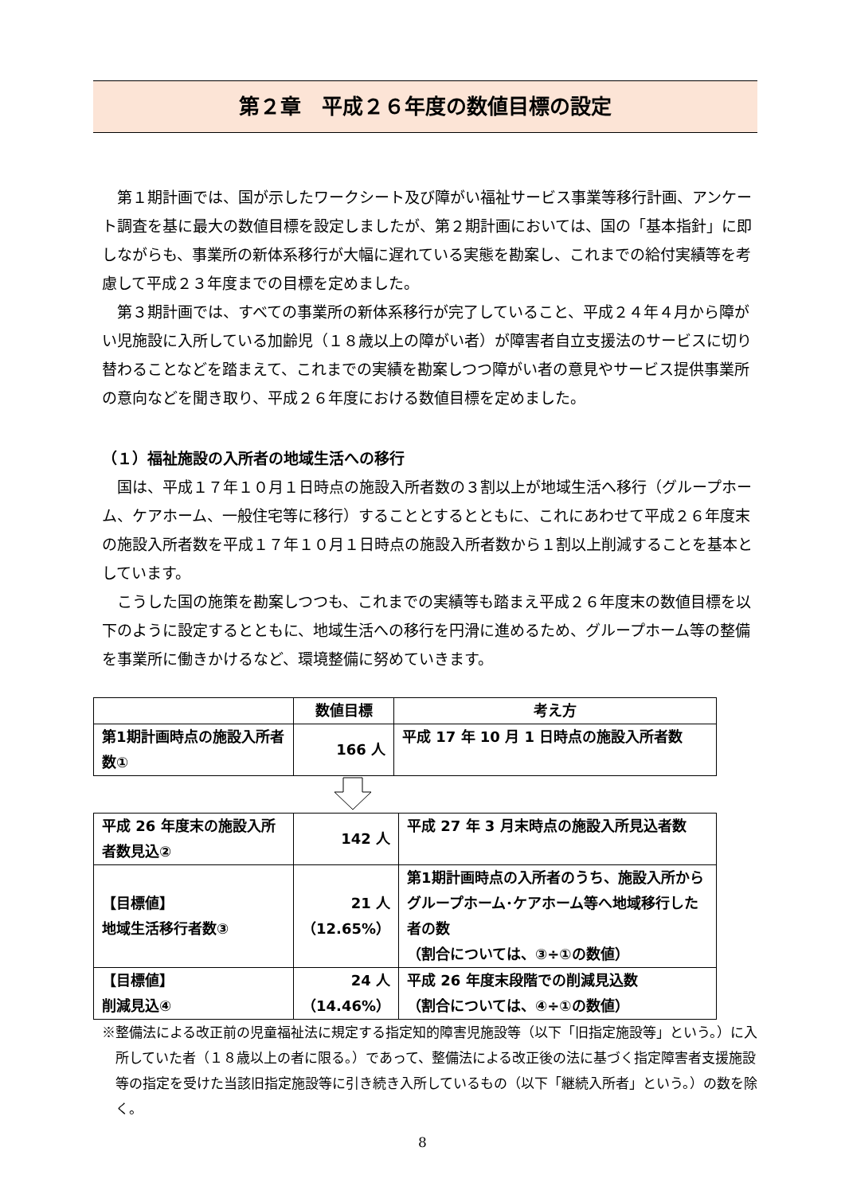第２章　平成２６年度の数値目標の設定
第１期計画では、国が示したワークシート及び障がい福祉サービス事業等移行計画、アンケート調査を基に最大の数値目標を設定しましたが、第２期計画においては、国の「基本指針」に即しながらも、事業所の新体系移行が大幅に遅れている実態を勘案し、これまでの給付実績等を考慮して平成２３年度までの目標を定めました。
第３期計画では、すべての事業所の新体系移行が完了していること、平成２４年４月から障がい児施設に入所している加齢児（１８歳以上の障がい者）が障害者自立支援法のサービスに切り替わることなどを踏まえて、これまでの実績を勘案しつつ障がい者の意見やサービス提供事業所の意向などを聞き取り、平成２６年度における数値目標を定めました。
（１）福祉施設の入所者の地域生活への移行
国は、平成１７年１０月１日時点の施設入所者数の３割以上が地域生活へ移行（グループホーム、ケアホーム、一般住宅等に移行）することとするとともに、これにあわせて平成２６年度末の施設入所者数を平成１７年１０月１日時点の施設入所者数から１割以上削減することを基本としています。
こうした国の施策を勘案しつつも、これまでの実績等も踏まえ平成２６年度末の数値目標を以下のように設定するとともに、地域生活への移行を円滑に進めるため、グループホーム等の整備を事業所に働きかけるなど、環境整備に努めていきます。
| | 数値目標 | 考え方 |
| --- | --- | --- |
| 第1期計画時点の施設入所者数① | 166 人 | 平成 17 年 10 月 1 日時点の施設入所者数 |
| 平成 26 年度末の施設入所者数見込② | 142 人 | 平成 27 年 3 月末時点の施設入所見込者数 |
| 【目標値】 地域生活移行者数③ | 21 人 （12.65%） | 第1期計画時点の入所者のうち、施設入所からグループホーム･ケアホーム等へ地域移行した者の数 （割合については、③÷①の数値） |
| 【目標値】 削減見込④ | 24 人 （14.46%） | 平成 26 年度末段階での削減見込数 （割合については、④÷①の数値） |
※整備法による改正前の児童福祉法に規定する指定知的障害児施設等（以下「旧指定施設等」という。）に入所していた者（１８歳以上の者に限る。）であって、整備法による改正後の法に基づく指定障害者支援施設等の指定を受けた当該旧指定施設等に引き続き入所しているもの（以下「継続入所者」という。）の数を除く。
8